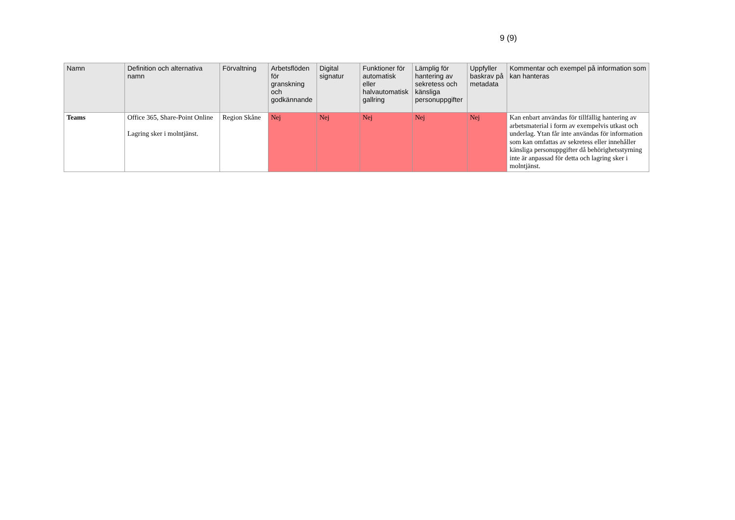9 (9)
| Namn | Definition och alternativa namn | Förvaltning | Arbetsflöden för granskning och godkännande | Digital signatur | Funktioner för automatisk eller halvautomatisk gallring | Lämplig för hantering av sekretess och känsliga personuppgifter | Uppfyller baskrav på metadata | Kommentar och exempel på information som kan hanteras |
| --- | --- | --- | --- | --- | --- | --- | --- | --- |
| Teams | Office 365, Share-Point Online Lagring sker i molntjänst. | Region Skåne | Nej | Nej | Nej | Nej | Nej | Kan enbart användas för tillfällig hantering av arbetsmaterial i form av exempelvis utkast och underlag. Ytan får inte användas för information som kan omfattas av sekretess eller innehåller känsliga personuppgifter då behörighetsstyrning inte är anpassad för detta och lagring sker i molntjänst. |